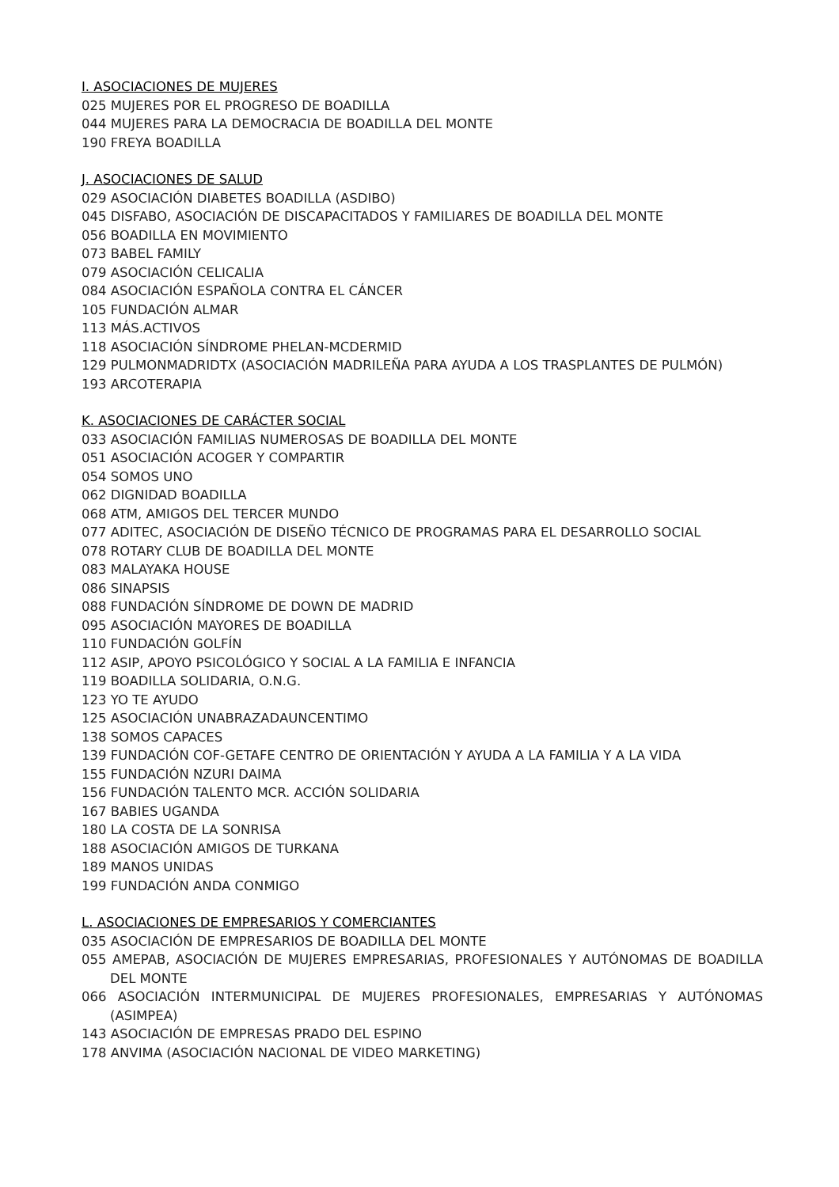I. ASOCIACIONES DE MUJERES
025 MUJERES POR EL PROGRESO DE BOADILLA
044 MUJERES PARA LA DEMOCRACIA DE BOADILLA DEL MONTE
190 FREYA BOADILLA
J. ASOCIACIONES DE SALUD
029 ASOCIACIÓN DIABETES BOADILLA (ASDIBO)
045 DISFABO, ASOCIACIÓN DE DISCAPACITADOS Y FAMILIARES DE BOADILLA DEL MONTE
056 BOADILLA EN MOVIMIENTO
073 BABEL FAMILY
079 ASOCIACIÓN CELICALIA
084 ASOCIACIÓN ESPAÑOLA CONTRA EL CÁNCER
105 FUNDACIÓN ALMAR
113 MÁS.ACTIVOS
118 ASOCIACIÓN SÍNDROME PHELAN-MCDERMID
129 PULMONMADRIDTX (ASOCIACIÓN MADRILEÑA PARA AYUDA A LOS TRASPLANTES DE PULMÓN)
193 ARCOTERAPIA
K. ASOCIACIONES DE CARÁCTER SOCIAL
033 ASOCIACIÓN FAMILIAS NUMEROSAS DE BOADILLA DEL MONTE
051 ASOCIACIÓN ACOGER Y COMPARTIR
054 SOMOS UNO
062 DIGNIDAD BOADILLA
068 ATM, AMIGOS DEL TERCER MUNDO
077 ADITEC, ASOCIACIÓN DE DISEÑO TÉCNICO DE PROGRAMAS PARA EL DESARROLLO SOCIAL
078 ROTARY CLUB DE BOADILLA DEL MONTE
083 MALAYAKA HOUSE
086 SINAPSIS
088 FUNDACIÓN SÍNDROME DE DOWN DE MADRID
095 ASOCIACIÓN MAYORES DE BOADILLA
110 FUNDACIÓN GOLFÍN
112 ASIP, APOYO PSICOLÓGICO Y SOCIAL A LA FAMILIA E INFANCIA
119 BOADILLA SOLIDARIA, O.N.G.
123 YO TE AYUDO
125 ASOCIACIÓN UNABRAZADAUNCENTIMO
138 SOMOS CAPACES
139 FUNDACIÓN COF-GETAFE CENTRO DE ORIENTACIÓN Y AYUDA A LA FAMILIA Y A LA VIDA
155 FUNDACIÓN NZURI DAIMA
156 FUNDACIÓN TALENTO MCR. ACCIÓN SOLIDARIA
167 BABIES UGANDA
180 LA COSTA DE LA SONRISA
188 ASOCIACIÓN AMIGOS DE TURKANA
189 MANOS UNIDAS
199 FUNDACIÓN ANDA CONMIGO
L. ASOCIACIONES DE EMPRESARIOS Y COMERCIANTES
035 ASOCIACIÓN DE EMPRESARIOS DE BOADILLA DEL MONTE
055 AMEPAB, ASOCIACIÓN DE MUJERES EMPRESARIAS, PROFESIONALES Y AUTÓNOMAS DE BOADILLA DEL MONTE
066 ASOCIACIÓN INTERMUNICIPAL DE MUJERES PROFESIONALES, EMPRESARIAS Y AUTÓNOMAS (ASIMPEA)
143 ASOCIACIÓN DE EMPRESAS PRADO DEL ESPINO
178 ANVIMA (ASOCIACIÓN NACIONAL DE VIDEO MARKETING)